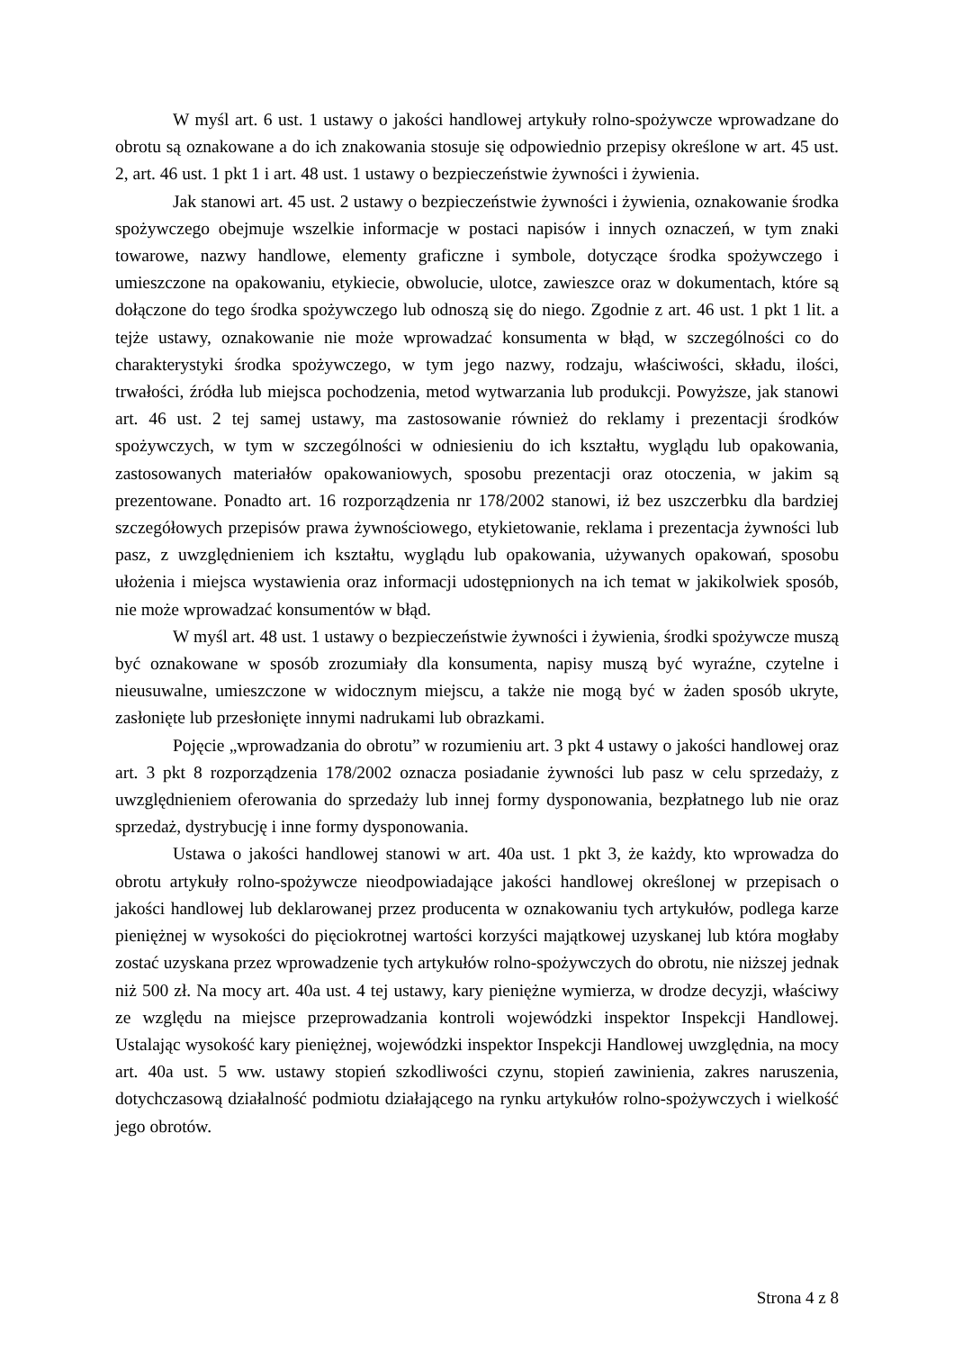W myśl art. 6 ust. 1 ustawy o jakości handlowej artykuły rolno-spożywcze wprowadzane do obrotu są oznakowane a do ich znakowania stosuje się odpowiednio przepisy określone w art. 45 ust. 2, art. 46 ust. 1 pkt 1 i art. 48 ust. 1 ustawy o bezpieczeństwie żywności i żywienia.
Jak stanowi art. 45 ust. 2 ustawy o bezpieczeństwie żywności i żywienia, oznakowanie środka spożywczego obejmuje wszelkie informacje w postaci napisów i innych oznaczeń, w tym znaki towarowe, nazwy handlowe, elementy graficzne i symbole, dotyczące środka spożywczego i umieszczone na opakowaniu, etykiecie, obwolucie, ulotce, zawieszce oraz w dokumentach, które są dołączone do tego środka spożywczego lub odnoszą się do niego. Zgodnie z art. 46 ust. 1 pkt 1 lit. a tejże ustawy, oznakowanie nie może wprowadzać konsumenta w błąd, w szczególności co do charakterystyki środka spożywczego, w tym jego nazwy, rodzaju, właściwości, składu, ilości, trwałości, źródła lub miejsca pochodzenia, metod wytwarzania lub produkcji. Powyższe, jak stanowi art. 46 ust. 2 tej samej ustawy, ma zastosowanie również do reklamy i prezentacji środków spożywczych, w tym w szczególności w odniesieniu do ich kształtu, wyglądu lub opakowania, zastosowanych materiałów opakowaniowych, sposobu prezentacji oraz otoczenia, w jakim są prezentowane. Ponadto art. 16 rozporządzenia nr 178/2002 stanowi, iż bez uszczerbku dla bardziej szczegółowych przepisów prawa żywnościowego, etykietowanie, reklama i prezentacja żywności lub pasz, z uwzględnieniem ich kształtu, wyglądu lub opakowania, używanych opakowań, sposobu ułożenia i miejsca wystawienia oraz informacji udostępnionych na ich temat w jakikolwiek sposób, nie może wprowadzać konsumentów w błąd.
W myśl art. 48 ust. 1 ustawy o bezpieczeństwie żywności i żywienia, środki spożywcze muszą być oznakowane w sposób zrozumiały dla konsumenta, napisy muszą być wyraźne, czytelne i nieusuwalne, umieszczone w widocznym miejscu, a także nie mogą być w żaden sposób ukryte, zasłonięte lub przesłonięte innymi nadrukami lub obrazkami.
Pojęcie „wprowadzania do obrotu” w rozumieniu art. 3 pkt 4 ustawy o jakości handlowej oraz art. 3 pkt 8 rozporządzenia 178/2002 oznacza posiadanie żywności lub pasz w celu sprzedaży, z uwzględnieniem oferowania do sprzedaży lub innej formy dysponowania, bezpłatnego lub nie oraz sprzedaż, dystrybucję i inne formy dysponowania.
Ustawa o jakości handlowej stanowi w art. 40a ust. 1 pkt 3, że każdy, kto wprowadza do obrotu artykuły rolno-spożywcze nieodpowiadające jakości handlowej określonej w przepisach o jakości handlowej lub deklarowanej przez producenta w oznakowaniu tych artykułów, podlega karze pieniężnej w wysokości do pięciokrotnej wartości korzyści majątkowej uzyskanej lub która mogłaby zostać uzyskana przez wprowadzenie tych artykułów rolno-spożywczych do obrotu, nie niższej jednak niż 500 zł. Na mocy art. 40a ust. 4 tej ustawy, kary pieniężne wymierza, w drodze decyzji, właściwy ze względu na miejsce przeprowadzania kontroli wojewódzki inspektor Inspekcji Handlowej. Ustalając wysokość kary pieniężnej, wojewódzki inspektor Inspekcji Handlowej uwzględnia, na mocy art. 40a ust. 5 ww. ustawy stopień szkodliwości czynu, stopień zawinienia, zakres naruszenia, dotychczasową działalność podmiotu działającego na rynku artykułów rolno-spożywczych i wielkość jego obrotów.
Strona 4 z 8